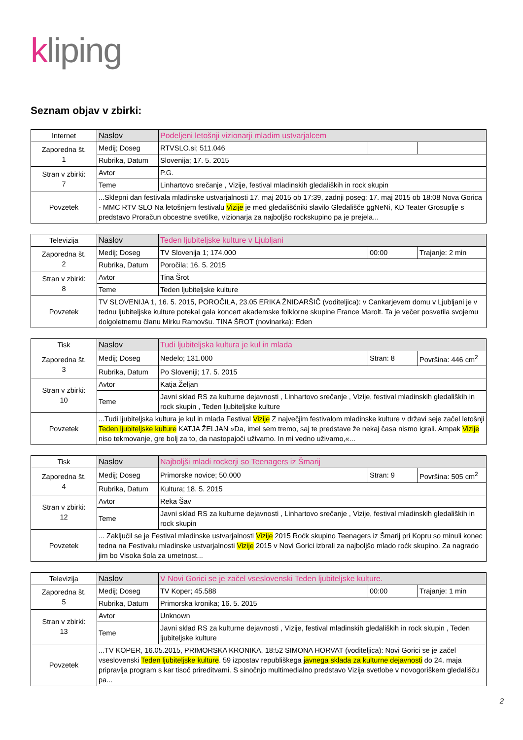kliping
Seznam objav v zbirki:
| Internet | Naslov | Podeljeni letošnji vizionarji mladim ustvarjalcem | | |
| Zaporedna št. 1 | Medij; Doseg | RTVSLO.si; 511.046 | | |
| | Rubrika, Datum | Slovenija; 17. 5. 2015 | | |
| Stran v zbirki: 7 | Avtor | P.G. | | |
| | Teme | Linhartovo srečanje , Vizije, festival mladinskih gledaliških in rock skupin | | |
| Povzetek | ...Sklepni dan festivala mladinske ustvarjalnosti 17. maj 2015 ob 17:39, zadnji poseg: 17. maj 2015 ob 18:08 Nova Gorica - MMC RTV SLO Na letošnjem festivalu Vizije je med gledališčniki slavilo Gledališče ggNeNi, KD Teater Grosuplje s predstavo Proračun obcestne svetilke, vizionarja za najboljšo rockskupino pa je prejela... | | | |
| Televizija | Naslov | Teden ljubiteljske kulture v Ljubljani | | |
| Zaporedna št. 2 | Medij; Doseg | TV Slovenija 1; 174.000 | 00:00 | Trajanje: 2 min |
| | Rubrika, Datum | Poročila; 16. 5. 2015 | | |
| Stran v zbirki: 8 | Avtor | Tina Šrot | | |
| | Teme | Teden ljubiteljske kulture | | |
| Povzetek | TV SLOVENIJA 1, 16. 5. 2015, POROČILA, 23.05 ERIKA ŽNIDARŠIČ (voditeljica): v Cankarjevem domu v Ljubljani je v tednu ljubiteljske kulture potekal gala koncert akademske folklorne skupine France Marolt. Ta je večer posvetila svojemu dolgoletnemu članu Mirku Ramovšu. TINA ŠROT (novinarka): Eden | | | |
| Tisk | Naslov | Tudi ljubiteljska kultura je kul in mlada | | |
| Zaporedna št. 3 | Medij; Doseg | Nedelo; 131.000 | Stran: 8 | Površina: 446 cm<sup>2</sup> |
| | Rubrika, Datum | Po Sloveniji; 17. 5. 2015 | | |
| Stran v zbirki: 10 | Avtor | Katja Željan | | |
| | Teme | Javni sklad RS za kulturne dejavnosti , Linhartovo srečanje , Vizije, festival mladinskih gledaliških in rock skupin , Teden ljubiteljske kulture | | |
| Povzetek | ...Tudi ljubiteljska kultura je kul in mlada Festival Vizije Z največjim festivalom mladinske kulture v državi seje začel letošnji Teden ljubiteljske kulture KATJA ŽELJAN »Da, imel sem tremo, saj te predstave že nekaj časa nismo igrali. Ampak Vizije niso tekmovanje, gre bolj za to, da nastopajoči uživamo. In mi vedno uživamo,«... | | | |
| Tisk | Naslov | Najboljši mladi rockerji so Teenagers iz Šmarij | | |
| Zaporedna št. 4 | Medij; Doseg | Primorske novice; 50.000 | Stran: 9 | Površina: 505 cm<sup>2</sup> |
| | Rubrika, Datum | Kultura; 18. 5. 2015 | | |
| Stran v zbirki: 12 | Avtor | Reka Šav | | |
| | Teme | Javni sklad RS za kulturne dejavnosti , Linhartovo srečanje , Vizije, festival mladinskih gledaliških in rock skupin | | |
| Povzetek | ... Zaključil se je Festival mladinske ustvarjalnosti Vizije 2015 Roćk skupino Teenagers iz Šmarij pri Kopru so minuli konec tedna na Festivalu mladinske ustvarjalnosti Vizije 2015 v Novi Gorici izbrali za najboljšo mlado roćk skupino. Za nagrado jim bo Visoka šola za umetnost... | | | |
| Televizija | Naslov | V Novi Gorici se je začel vseslovenski Teden ljubiteljske kulture. | | |
| Zaporedna št. 5 | Medij; Doseg | TV Koper; 45.588 | 00:00 | Trajanje: 1 min |
| | Rubrika, Datum | Primorska kronika; 16. 5. 2015 | | |
| Stran v zbirki: 13 | Avtor | Unknown | | |
| | Teme | Javni sklad RS za kulturne dejavnosti , Vizije, festival mladinskih gledaliških in rock skupin , Teden ljubiteljske kulture | | |
| Povzetek | ...TV KOPER, 16.05.2015, PRIMORSKA KRONIKA, 18:52 SIMONA HORVAT (voditeljica): Novi Gorici se je začel vseslovenski Teden ljubiteljske kulture . 59 izpostav republiškega javnega sklada za kulturne dejavnosti do 24. maja pripravlja program s kar tisoč prireditvami. S sinočnjo multimedialno predstavo Vizija svetlobe v novogoriškem gledališču pa... | | | |
2